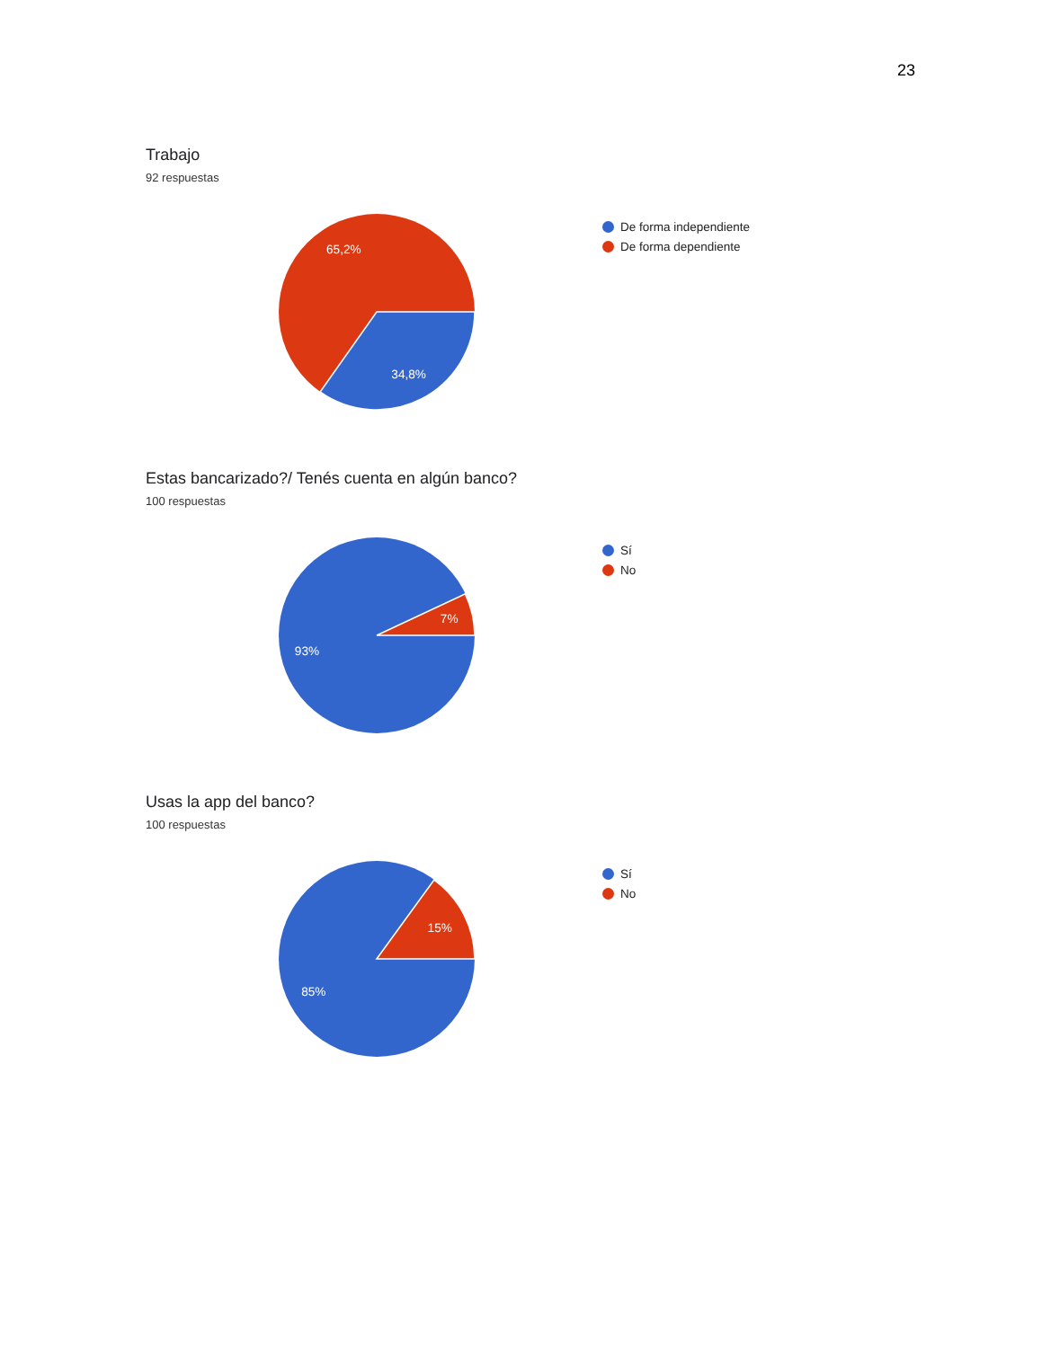23
Trabajo
92 respuestas
65,2%
34,8%
De forma independiente
De forma dependiente
Estas bancarizado?/ Tenés cuenta en algún banco?
100 respuestas
7%
93%
Sí
No
Usas la app del banco?
100 respuestas
15%
85%
Sí
No